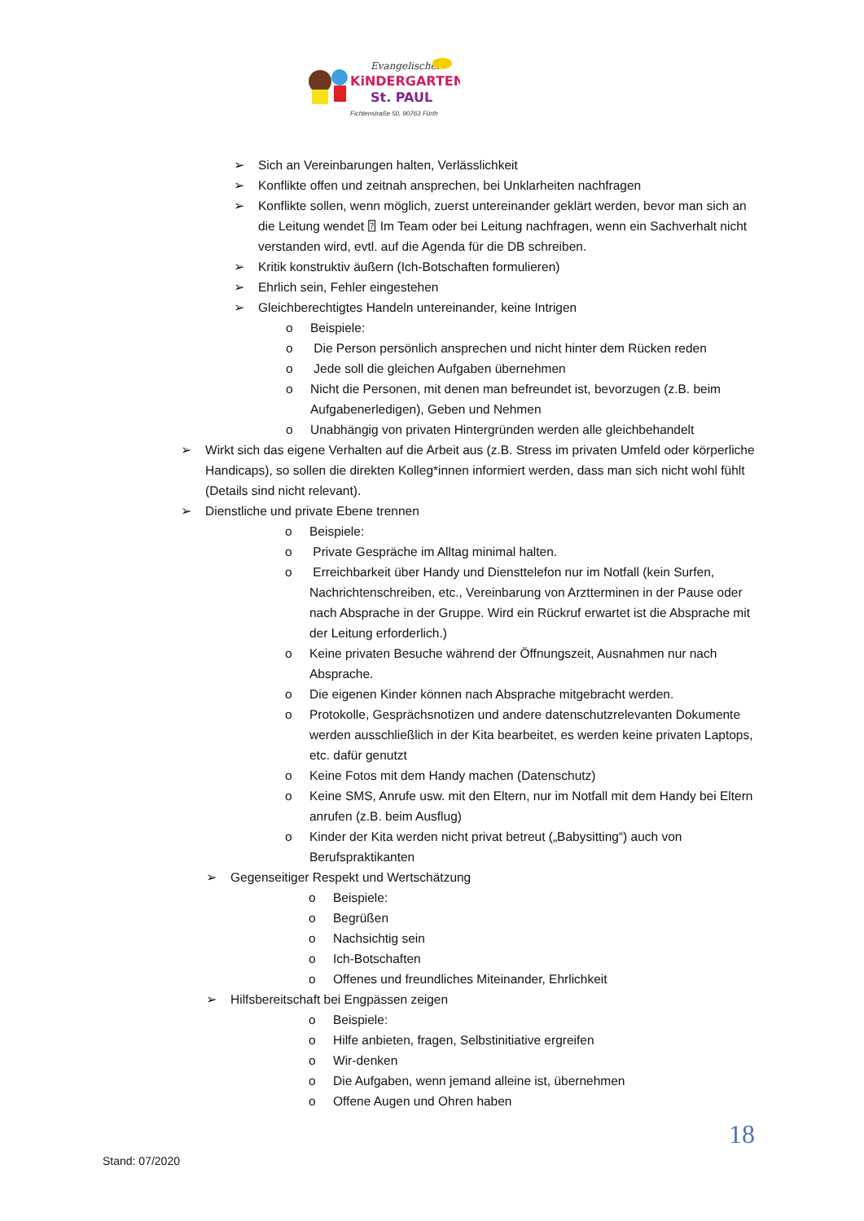Evangelischer
KiNDERGARTEN
St. PAUL
Fichtenstraße 50, 90763 Fürth
➢ Sich an Vereinbarungen halten, Verlässlichkeit
➢ Konflikte offen und zeitnah ansprechen, bei Unklarheiten nachfragen
➢ Konflikte sollen, wenn möglich, zuerst untereinander geklärt werden, bevor man sich an die Leitung wendet ⍰ Im Team oder bei Leitung nachfragen, wenn ein Sachverhalt nicht verstanden wird, evtl. auf die Agenda für die DB schreiben.
➢ Kritik konstruktiv äußern (Ich-Botschaften formulieren)
➢ Ehrlich sein, Fehler eingestehen
➢ Gleichberechtigtes Handeln untereinander, keine Intrigen
o Beispiele:
o Die Person persönlich ansprechen und nicht hinter dem Rücken reden
o Jede soll die gleichen Aufgaben übernehmen
o Nicht die Personen, mit denen man befreundet ist, bevorzugen (z.B. beim Aufgabenerledigen), Geben und Nehmen
o Unabhängig von privaten Hintergründen werden alle gleichbehandelt
➢ Wirkt sich das eigene Verhalten auf die Arbeit aus (z.B. Stress im privaten Umfeld oder körperliche Handicaps), so sollen die direkten Kolleg*innen informiert werden, dass man sich nicht wohl fühlt (Details sind nicht relevant).
➢ Dienstliche und private Ebene trennen
o Beispiele:
o Private Gespräche im Alltag minimal halten.
o Erreichbarkeit über Handy und Diensttelefon nur im Notfall (kein Surfen, Nachrichtenschreiben, etc., Vereinbarung von Arztterminen in der Pause oder nach Absprache in der Gruppe. Wird ein Rückruf erwartet ist die Absprache mit der Leitung erforderlich.)
o Keine privaten Besuche während der Öffnungszeit, Ausnahmen nur nach Absprache.
o Die eigenen Kinder können nach Absprache mitgebracht werden.
o Protokolle, Gesprächsnotizen und andere datenschutzrelevanten Dokumente werden ausschließlich in der Kita bearbeitet, es werden keine privaten Laptops, etc. dafür genutzt
o Keine Fotos mit dem Handy machen (Datenschutz)
o Keine SMS, Anrufe usw. mit den Eltern, nur im Notfall mit dem Handy bei Eltern anrufen (z.B. beim Ausflug)
o Kinder der Kita werden nicht privat betreut („Babysitting“) auch von Berufspraktikanten
➢ Gegenseitiger Respekt und Wertschätzung
o Beispiele:
o Begrüßen
o Nachsichtig sein
o Ich-Botschaften
o Offenes und freundliches Miteinander, Ehrlichkeit
➢ Hilfsbereitschaft bei Engpässen zeigen
o Beispiele:
o Hilfe anbieten, fragen, Selbstinitiative ergreifen
o Wir-denken
o Die Aufgaben, wenn jemand alleine ist, übernehmen
o Offene Augen und Ohren haben
18
Stand: 07/2020